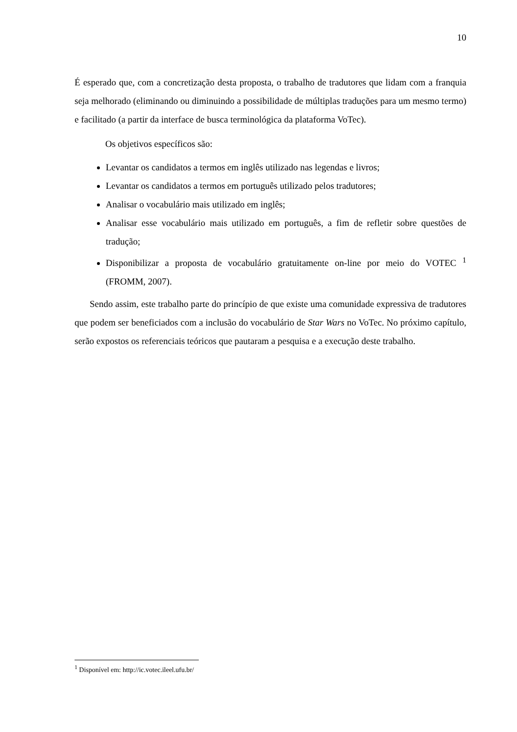10
É esperado que, com a concretização desta proposta, o trabalho de tradutores que lidam com a franquia seja melhorado (eliminando ou diminuindo a possibilidade de múltiplas traduções para um mesmo termo) e facilitado (a partir da interface de busca terminológica da plataforma VoTec).
Os objetivos específicos são:
Levantar os candidatos a termos em inglês utilizado nas legendas e livros;
Levantar os candidatos a termos em português utilizado pelos tradutores;
Analisar o vocabulário mais utilizado em inglês;
Analisar esse vocabulário mais utilizado em português, a fim de refletir sobre questões de tradução;
Disponibilizar a proposta de vocabulário gratuitamente on-line por meio do VOTEC <sup>1</sup> (FROMM, 2007).
Sendo assim, este trabalho parte do princípio de que existe uma comunidade expressiva de tradutores que podem ser beneficiados com a inclusão do vocabulário de Star Wars no VoTec. No próximo capítulo, serão expostos os referenciais teóricos que pautaram a pesquisa e a execução deste trabalho.
<sup>1</sup> Disponível em: http://ic.votec.ileel.ufu.br/